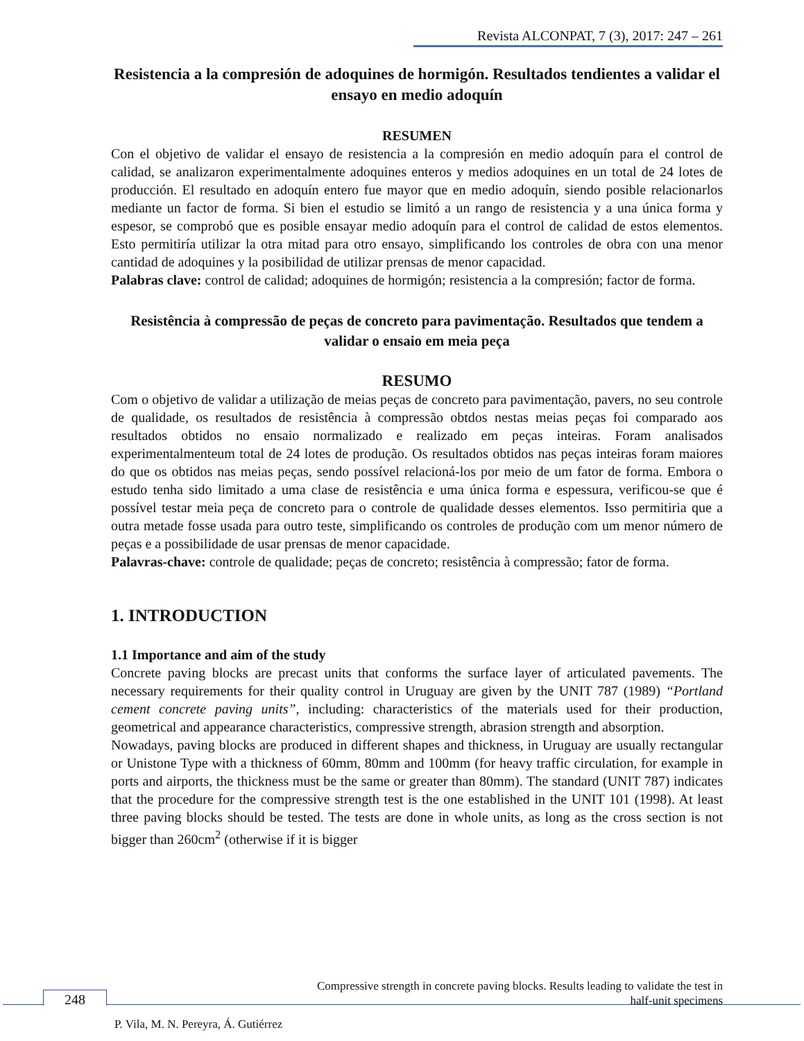Revista ALCONPAT, 7 (3), 2017: 247 – 261
Resistencia a la compresión de adoquines de hormigón. Resultados tendientes a validar el ensayo en medio adoquín
RESUMEN
Con el objetivo de validar el ensayo de resistencia a la compresión en medio adoquín para el control de calidad, se analizaron experimentalmente adoquines enteros y medios adoquines en un total de 24 lotes de producción. El resultado en adoquín entero fue mayor que en medio adoquín, siendo posible relacionarlos mediante un factor de forma. Si bien el estudio se limitó a un rango de resistencia y a una única forma y espesor, se comprobó que es posible ensayar medio adoquín para el control de calidad de estos elementos. Esto permitiría utilizar la otra mitad para otro ensayo, simplificando los controles de obra con una menor cantidad de adoquines y la posibilidad de utilizar prensas de menor capacidad.
Palabras clave: control de calidad; adoquines de hormigón; resistencia a la compresión; factor de forma.
Resistência à compressão de peças de concreto para pavimentação. Resultados que tendem a validar o ensaio em meia peça
RESUMO
Com o objetivo de validar a utilização de meias peças de concreto para pavimentação, pavers, no seu controle de qualidade, os resultados de resistência à compressão obtdos nestas meias peças foi comparado aos resultados obtidos no ensaio normalizado e realizado em peças inteiras. Foram analisados experimentalmenteum total de 24 lotes de produção. Os resultados obtidos nas peças inteiras foram maiores do que os obtidos nas meias peças, sendo possível relacioná-los por meio de um fator de forma. Embora o estudo tenha sido limitado a uma clase de resistência e uma única forma e espessura, verificou-se que é possível testar meia peça de concreto para o controle de qualidade desses elementos. Isso permitiria que a outra metade fosse usada para outro teste, simplificando os controles de produção com um menor número de peças e a possibilidade de usar prensas de menor capacidade.
Palavras-chave: controle de qualidade; peças de concreto; resistência à compressão; fator de forma.
1. INTRODUCTION
1.1 Importance and aim of the study
Concrete paving blocks are precast units that conforms the surface layer of articulated pavements. The necessary requirements for their quality control in Uruguay are given by the UNIT 787 (1989) “Portland cement concrete paving units”, including: characteristics of the materials used for their production, geometrical and appearance characteristics, compressive strength, abrasion strength and absorption.
Nowadays, paving blocks are produced in different shapes and thickness, in Uruguay are usually rectangular or Unistone Type with a thickness of 60mm, 80mm and 100mm (for heavy traffic circulation, for example in ports and airports, the thickness must be the same or greater than 80mm). The standard (UNIT 787) indicates that the procedure for the compressive strength test is the one established in the UNIT 101 (1998). At least three paving blocks should be tested. The tests are done in whole units, as long as the cross section is not bigger than 260cm<sup>2</sup> (otherwise if it is bigger
Compressive strength in concrete paving blocks. Results leading to validate the test in half-unit specimens
248
P. Vila, M. N. Pereyra, Á. Gutiérrez